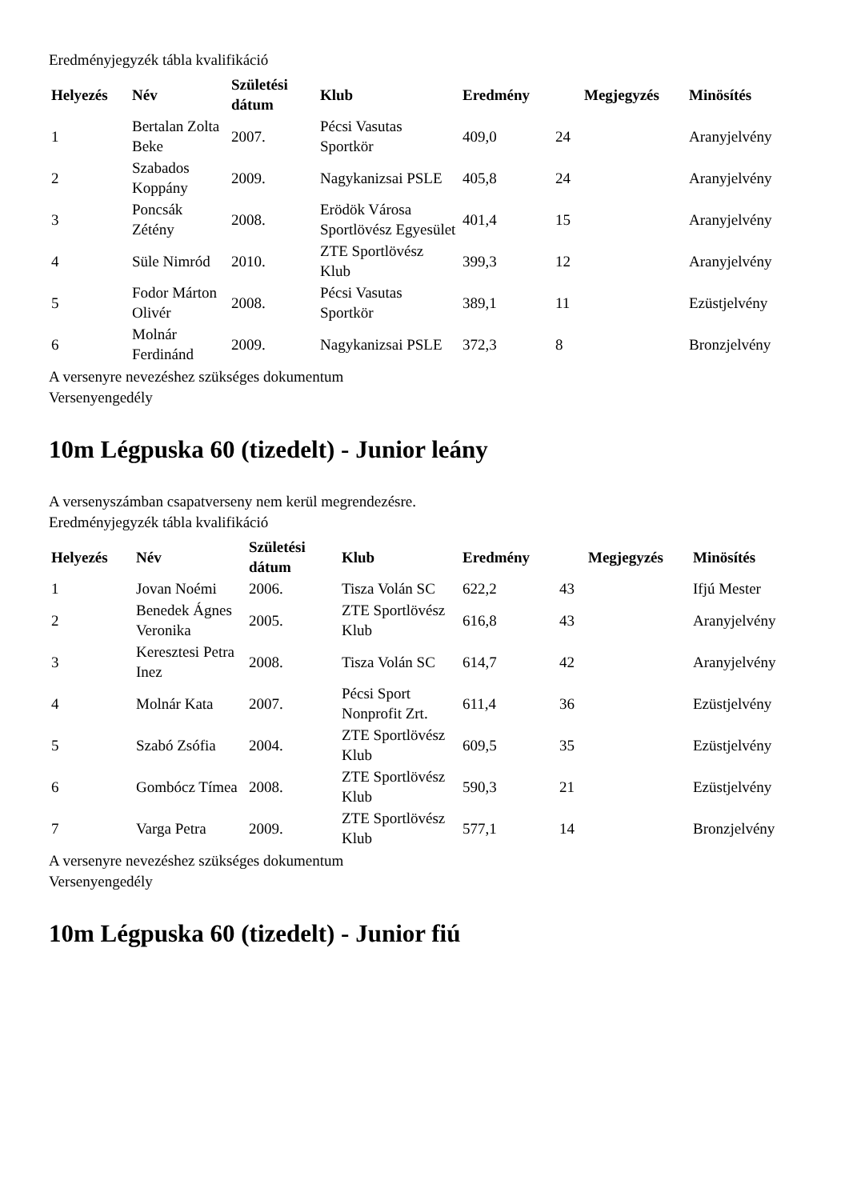Eredményjegyzék tábla kvalifikáció
| Helyezés | Név | Születési dátum | Klub | Eredmény | | Megjegyzés | Minösítés |
| --- | --- | --- | --- | --- | --- | --- | --- |
| 1 | Bertalan Zolta Beke | 2007. | Pécsi Vasutas Sportkör | 409,0 | 24 | | Aranyjelvény |
| 2 | Szabados Koppány | 2009. | Nagykanizsai PSLE | 405,8 | 24 | | Aranyjelvény |
| 3 | Poncsák Zétény | 2008. | Erödök Városa Sportlövész Egyesület | 401,4 | 15 | | Aranyjelvény |
| 4 | Süle Nimród | 2010. | ZTE Sportlövész Klub | 399,3 | 12 | | Aranyjelvény |
| 5 | Fodor Márton Olivér | 2008. | Pécsi Vasutas Sportkör | 389,1 | 11 | | Ezüstjelvény |
| 6 | Molnár Ferdinánd | 2009. | Nagykanizsai PSLE | 372,3 | 8 | | Bronzjelvény |
A versenyre nevezéshez szükséges dokumentum
Versenyengedély
10m Légpuska 60 (tizedelt) - Junior leány
A versenyszámban csapatverseny nem kerül megrendezésre.
Eredményjegyzék tábla kvalifikáció
| Helyezés | Név | Születési dátum | Klub | Eredmény | | Megjegyzés | Minösítés |
| --- | --- | --- | --- | --- | --- | --- | --- |
| 1 | Jovan Noémi | 2006. | Tisza Volán SC | 622,2 | 43 | | Ifjú Mester |
| 2 | Benedek Ágnes Veronika | 2005. | ZTE Sportlövész Klub | 616,8 | 43 | | Aranyjelvény |
| 3 | Keresztesi Petra Inez | 2008. | Tisza Volán SC | 614,7 | 42 | | Aranyjelvény |
| 4 | Molnár Kata | 2007. | Pécsi Sport Nonprofit Zrt. | 611,4 | 36 | | Ezüstjelvény |
| 5 | Szabó Zsófia | 2004. | ZTE Sportlövész Klub | 609,5 | 35 | | Ezüstjelvény |
| 6 | Gombócz Tímea | 2008. | ZTE Sportlövész Klub | 590,3 | 21 | | Ezüstjelvény |
| 7 | Varga Petra | 2009. | ZTE Sportlövész Klub | 577,1 | 14 | | Bronzjelvény |
A versenyre nevezéshez szükséges dokumentum
Versenyengedély
10m Légpuska 60 (tizedelt) - Junior fiú